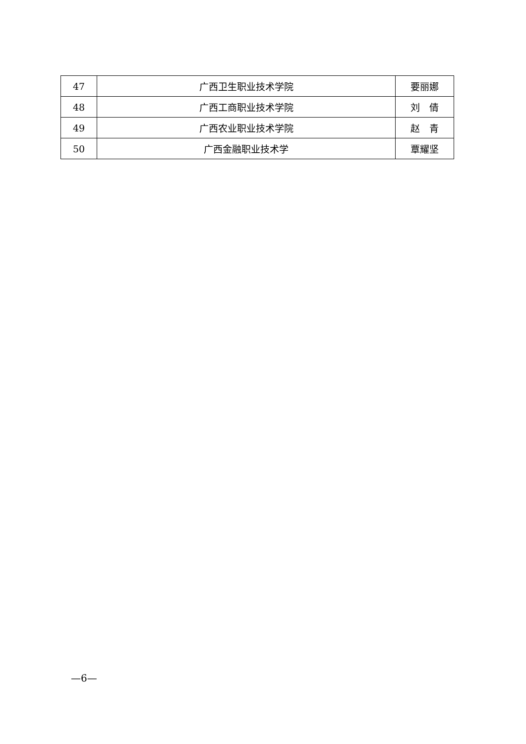| 47 | 广西卫生职业技术学院 | 要丽娜 |
| 48 | 广西工商职业技术学院 | 刘 倩 |
| 49 | 广西农业职业技术学院 | 赵 青 |
| 50 | 广西金融职业技术学 | 覃耀坚 |
—6—